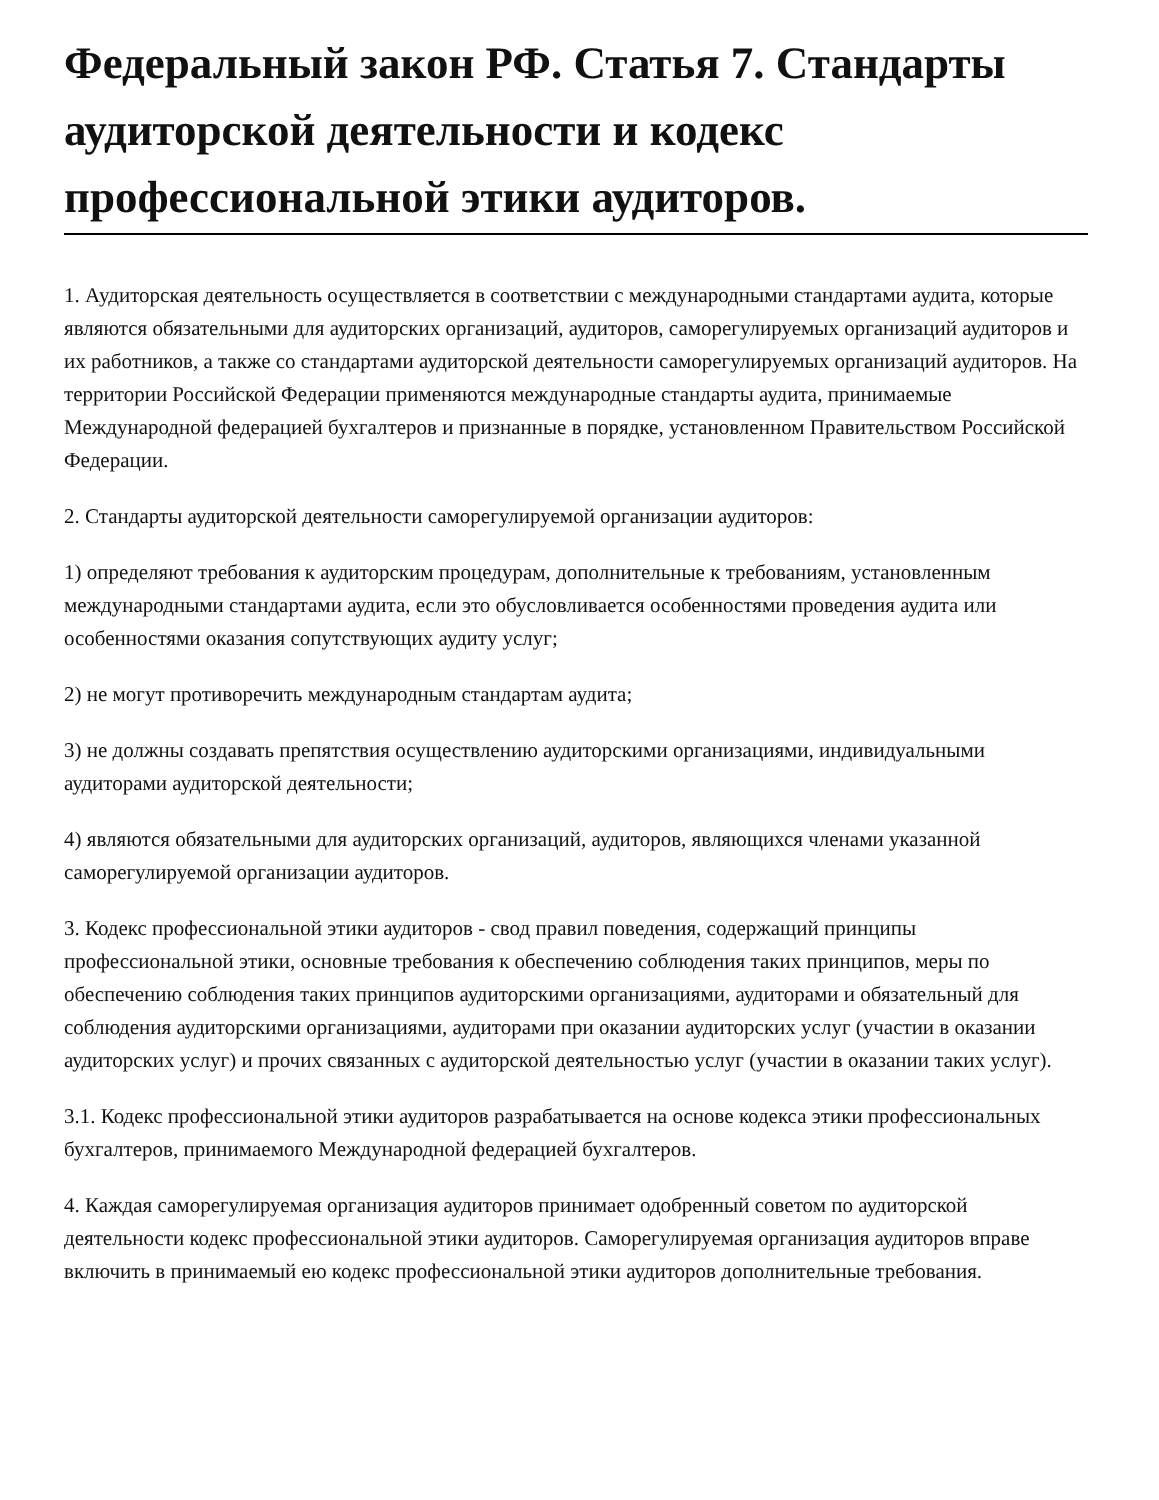Федеральный закон РФ. Статья 7. Стандарты аудиторской деятельности и кодекс профессиональной этики аудиторов.
1. Аудиторская деятельность осуществляется в соответствии с международными стандартами аудита, которые являются обязательными для аудиторских организаций, аудиторов, саморегулируемых организаций аудиторов и их работников, а также со стандартами аудиторской деятельности саморегулируемых организаций аудиторов. На территории Российской Федерации применяются международные стандарты аудита, принимаемые Международной федерацией бухгалтеров и признанные в порядке, установленном Правительством Российской Федерации.
2. Стандарты аудиторской деятельности саморегулируемой организации аудиторов:
1) определяют требования к аудиторским процедурам, дополнительные к требованиям, установленным международными стандартами аудита, если это обусловливается особенностями проведения аудита или особенностями оказания сопутствующих аудиту услуг;
2) не могут противоречить международным стандартам аудита;
3) не должны создавать препятствия осуществлению аудиторскими организациями, индивидуальными аудиторами аудиторской деятельности;
4) являются обязательными для аудиторских организаций, аудиторов, являющихся членами указанной саморегулируемой организации аудиторов.
3. Кодекс профессиональной этики аудиторов - свод правил поведения, содержащий принципы профессиональной этики, основные требования к обеспечению соблюдения таких принципов, меры по обеспечению соблюдения таких принципов аудиторскими организациями, аудиторами и обязательный для соблюдения аудиторскими организациями, аудиторами при оказании аудиторских услуг (участии в оказании аудиторских услуг) и прочих связанных с аудиторской деятельностью услуг (участии в оказании таких услуг).
3.1. Кодекс профессиональной этики аудиторов разрабатывается на основе кодекса этики профессиональных бухгалтеров, принимаемого Международной федерацией бухгалтеров.
4. Каждая саморегулируемая организация аудиторов принимает одобренный советом по аудиторской деятельности кодекс профессиональной этики аудиторов. Саморегулируемая организация аудиторов вправе включить в принимаемый ею кодекс профессиональной этики аудиторов дополнительные требования.